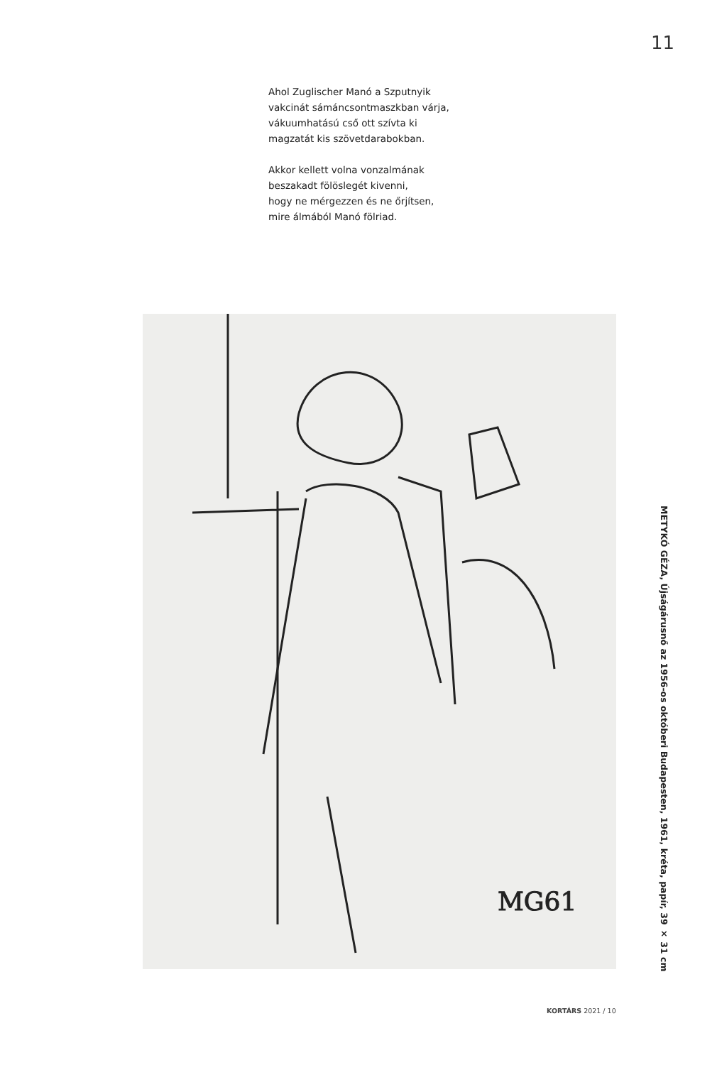11
Ahol Zuglischer Manó a Szputnyik
vakcinát sámáncsontmaszkban várja,
vákuumhatású cső ott szívta ki
magzatát kis szövetdarabokban.
Akkor kellett volna vonzalmának
beszakadt fölöslegét kivenni,
hogy ne mérgezzen és ne őrjítsen,
mire álmából Manó fölriad.
MG61
METYKÓ GÉZA, Újságárusnő az 1956-os októberi Budapesten, 1961, kréta, papír, 39 × 31 cm
KORTÁRS 2021 / 10